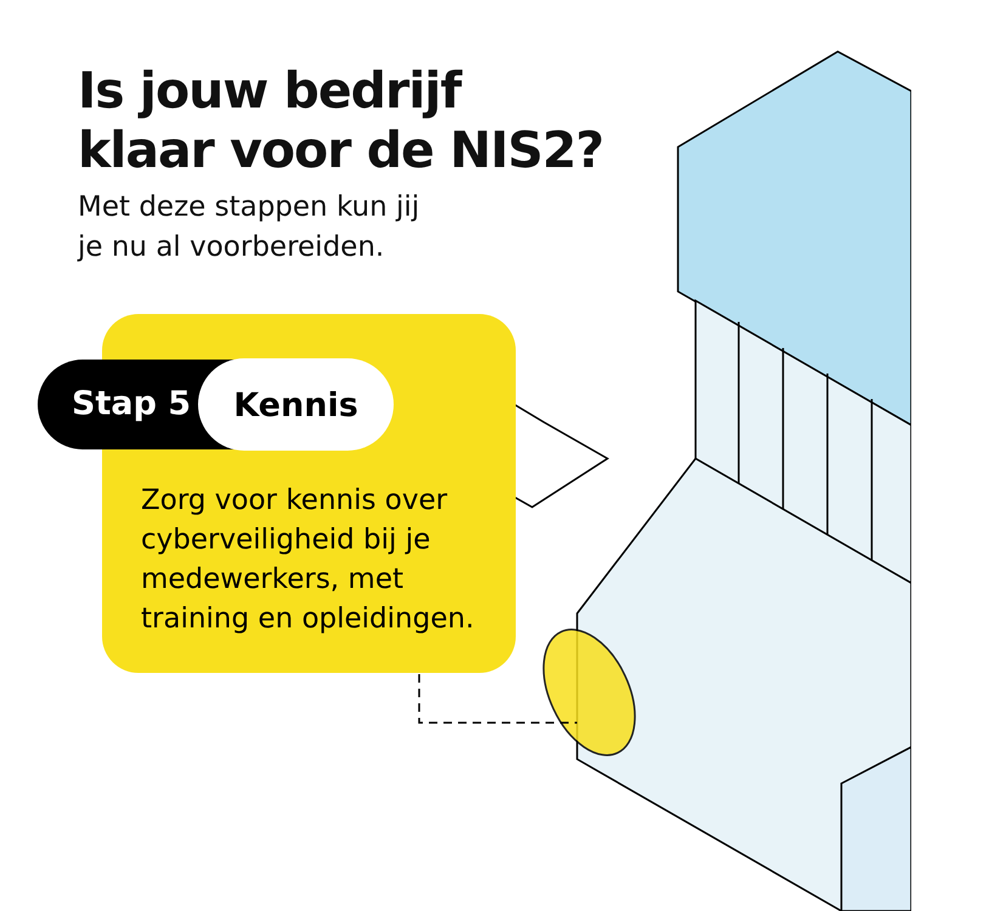Is jouw bedrijf
klaar voor de NIS2?
Met deze stappen kun jij
je nu al voorbereiden.
Stap 5
Kennis
Zorg voor kennis over cyberveiligheid bij je medewerkers, met training en opleidingen.